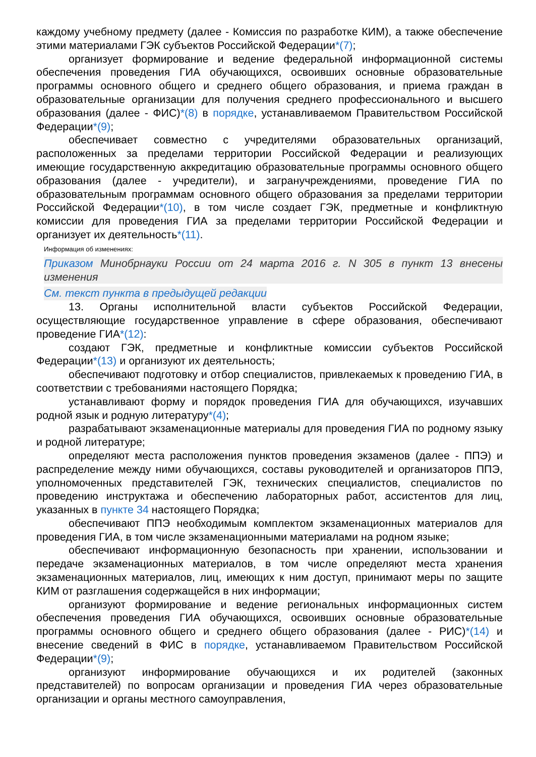каждому учебному предмету (далее - Комиссия по разработке КИМ), а также обеспечение этими материалами ГЭК субъектов Российской Федерации*(7);
организует формирование и ведение федеральной информационной системы обеспечения проведения ГИА обучающихся, освоивших основные образовательные программы основного общего и среднего общего образования, и приема граждан в образовательные организации для получения среднего профессионального и высшего образования (далее - ФИС)*(8) в порядке, устанавливаемом Правительством Российской Федерации*(9);
обеспечивает совместно с учредителями образовательных организаций, расположенных за пределами территории Российской Федерации и реализующих имеющие государственную аккредитацию образовательные программы основного общего образования (далее - учредители), и загранучреждениями, проведение ГИА по образовательным программам основного общего образования за пределами территории Российской Федерации*(10), в том числе создает ГЭК, предметные и конфликтную комиссии для проведения ГИА за пределами территории Российской Федерации и организует их деятельность*(11).
Информация об изменениях:
Приказом Минобрнауки России от 24 марта 2016 г. N 305 в пункт 13 внесены изменения
См. текст пункта в предыдущей редакции
13. Органы исполнительной власти субъектов Российской Федерации, осуществляющие государственное управление в сфере образования, обеспечивают проведение ГИА*(12):
создают ГЭК, предметные и конфликтные комиссии субъектов Российской Федерации*(13) и организуют их деятельность;
обеспечивают подготовку и отбор специалистов, привлекаемых к проведению ГИА, в соответствии с требованиями настоящего Порядка;
устанавливают форму и порядок проведения ГИА для обучающихся, изучавших родной язык и родную литературу*(4);
разрабатывают экзаменационные материалы для проведения ГИА по родному языку и родной литературе;
определяют места расположения пунктов проведения экзаменов (далее - ППЭ) и распределение между ними обучающихся, составы руководителей и организаторов ППЭ, уполномоченных представителей ГЭК, технических специалистов, специалистов по проведению инструктажа и обеспечению лабораторных работ, ассистентов для лиц, указанных в пункте 34 настоящего Порядка;
обеспечивают ППЭ необходимым комплектом экзаменационных материалов для проведения ГИА, в том числе экзаменационными материалами на родном языке;
обеспечивают информационную безопасность при хранении, использовании и передаче экзаменационных материалов, в том числе определяют места хранения экзаменационных материалов, лиц, имеющих к ним доступ, принимают меры по защите КИМ от разглашения содержащейся в них информации;
организуют формирование и ведение региональных информационных систем обеспечения проведения ГИА обучающихся, освоивших основные образовательные программы основного общего и среднего общего образования (далее - РИС)*(14) и внесение сведений в ФИС в порядке, устанавливаемом Правительством Российской Федерации*(9);
организуют информирование обучающихся и их родителей (законных представителей) по вопросам организации и проведения ГИА через образовательные организации и органы местного самоуправления,